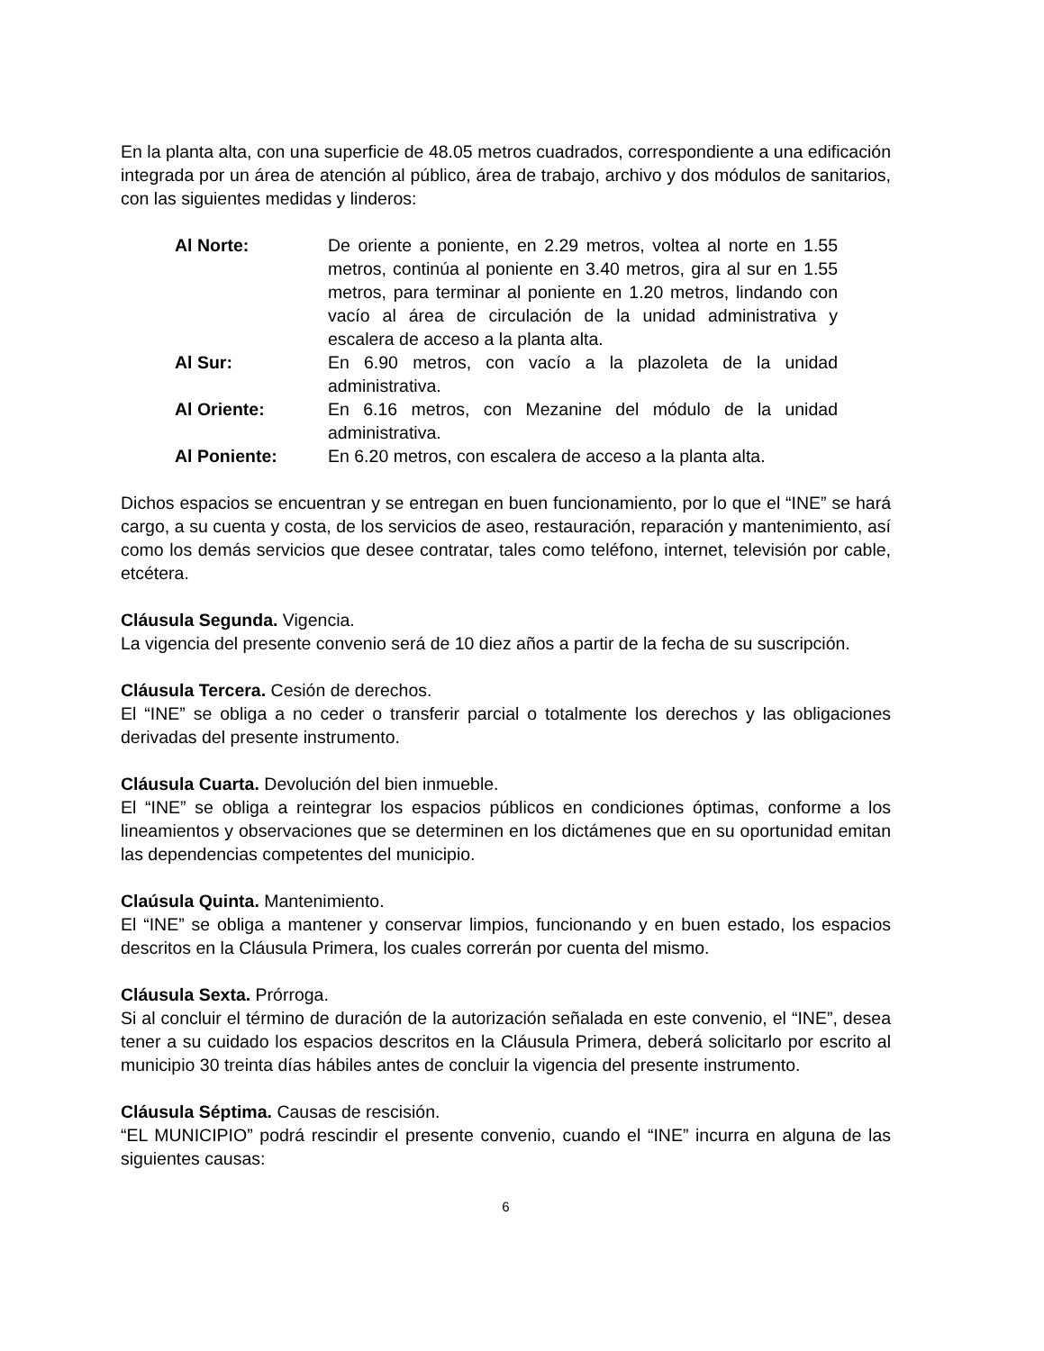En la planta alta, con una superficie de 48.05 metros cuadrados, correspondiente a una edificación integrada por un área de atención al público, área de trabajo, archivo y dos módulos de sanitarios, con las siguientes medidas y linderos:
| Al Norte: | De oriente a poniente, en 2.29 metros, voltea al norte en 1.55 metros, continúa al poniente en 3.40 metros, gira al sur en 1.55 metros, para terminar al poniente en 1.20 metros, lindando con vacío al área de circulación de la unidad administrativa y escalera de acceso a la planta alta. |
| Al Sur: | En 6.90 metros, con vacío a la plazoleta de la unidad administrativa. |
| Al Oriente: | En 6.16 metros, con Mezanine del módulo de la unidad administrativa. |
| Al Poniente: | En 6.20 metros, con escalera de acceso a la planta alta. |
Dichos espacios se encuentran y se entregan en buen funcionamiento, por lo que el “INE” se hará cargo, a su cuenta y costa, de los servicios de aseo, restauración, reparación y mantenimiento, así como los demás servicios que desee contratar, tales como teléfono, internet, televisión por cable, etcétera.
Cláusula Segunda. Vigencia.
La vigencia del presente convenio será de 10 diez años a partir de la fecha de su suscripción.
Cláusula Tercera. Cesión de derechos.
El “INE” se obliga a no ceder o transferir parcial o totalmente los derechos y las obligaciones derivadas del presente instrumento.
Cláusula Cuarta. Devolución del bien inmueble.
El “INE” se obliga a reintegrar los espacios públicos en condiciones óptimas, conforme a los lineamientos y observaciones que se determinen en los dictámenes que en su oportunidad emitan las dependencias competentes del municipio.
Claúsula Quinta. Mantenimiento.
El “INE” se obliga a mantener y conservar limpios, funcionando y en buen estado, los espacios descritos en la Cláusula Primera, los cuales correrán por cuenta del mismo.
Cláusula Sexta. Prórroga.
Si al concluir el término de duración de la autorización señalada en este convenio, el “INE”, desea tener a su cuidado los espacios descritos en la Cláusula Primera, deberá solicitarlo por escrito al municipio 30 treinta días hábiles antes de concluir la vigencia del presente instrumento.
Cláusula Séptima. Causas de rescisión.
“EL MUNICIPIO” podrá rescindir el presente convenio, cuando el “INE” incurra en alguna de las siguientes causas:
6